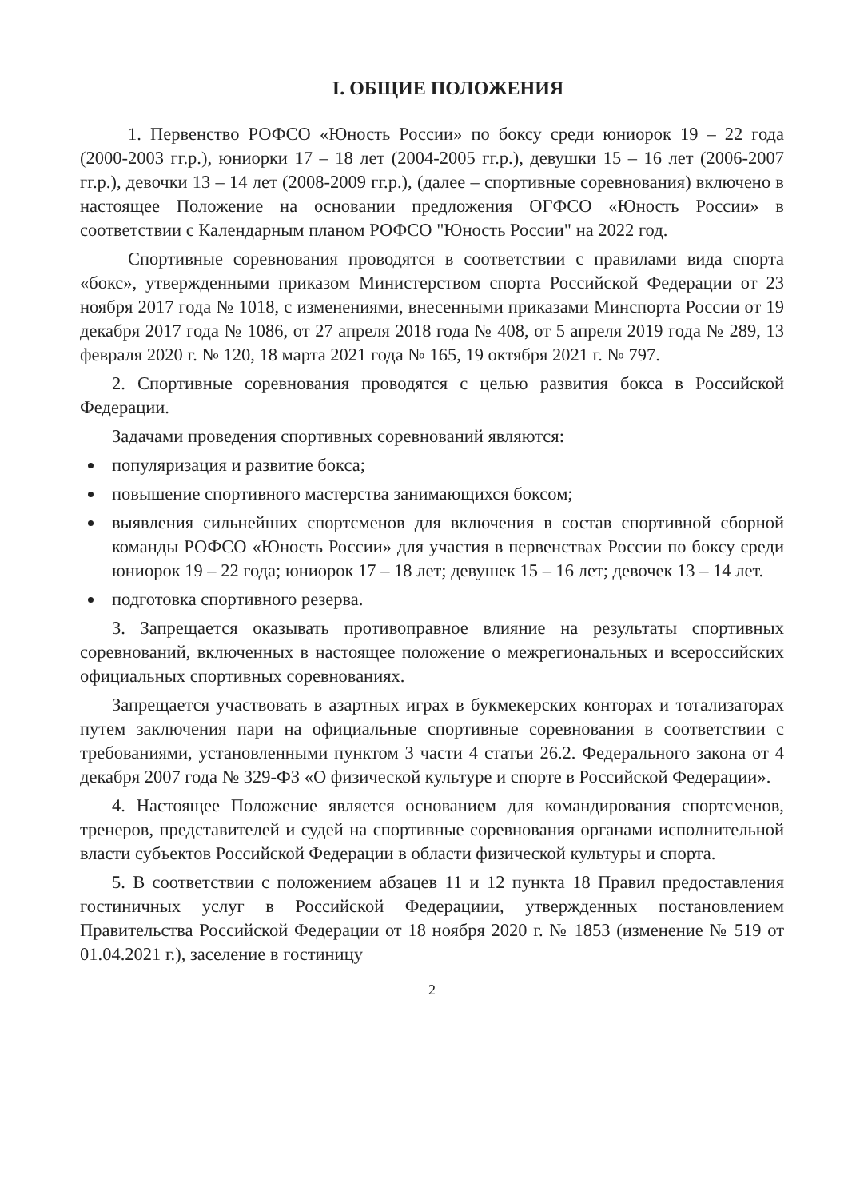I. ОБЩИЕ ПОЛОЖЕНИЯ
1. Первенство РОФСО «Юность России» по боксу среди юниорок 19 – 22 года (2000-2003 гг.р.), юниорки 17 – 18 лет (2004-2005 гг.р.), девушки 15 – 16 лет (2006-2007 гг.р.), девочки 13 – 14 лет (2008-2009 гг.р.), (далее – спортивные соревнования) включено в настоящее Положение на основании предложения ОГФСО «Юность России» в соответствии с Календарным планом РОФСО "Юность России" на 2022 год.
Спортивные соревнования проводятся в соответствии с правилами вида спорта «бокс», утвержденными приказом Министерством спорта Российской Федерации от 23 ноября 2017 года № 1018, с изменениями, внесенными приказами Минспорта России от 19 декабря 2017 года № 1086, от 27 апреля 2018 года № 408, от 5 апреля 2019 года № 289, 13 февраля 2020 г. № 120, 18 марта 2021 года № 165, 19 октября 2021 г. № 797.
2. Спортивные соревнования проводятся с целью развития бокса в Российской Федерации.
Задачами проведения спортивных соревнований являются:
популяризация и развитие бокса;
повышение спортивного мастерства занимающихся боксом;
выявления сильнейших спортсменов для включения в состав спортивной сборной команды РОФСО «Юность России» для участия в первенствах России по боксу среди юниорок 19 – 22 года; юниорок 17 – 18 лет; девушек 15 – 16 лет; девочек 13 – 14 лет.
подготовка спортивного резерва.
3. Запрещается оказывать противоправное влияние на результаты спортивных соревнований, включенных в настоящее положение о межрегиональных и всероссийских официальных спортивных соревнованиях.
Запрещается участвовать в азартных играх в букмекерских конторах и тотализаторах путем заключения пари на официальные спортивные соревнования в соответствии с требованиями, установленными пунктом 3 части 4 статьи 26.2. Федерального закона от 4 декабря 2007 года № 329-ФЗ «О физической культуре и спорте в Российской Федерации».
4. Настоящее Положение является основанием для командирования спортсменов, тренеров, представителей и судей на спортивные соревнования органами исполнительной власти субъектов Российской Федерации в области физической культуры и спорта.
5. В соответствии с положением абзацев 11 и 12 пункта 18 Правил предоставления гостиничных услуг в Российской Федерациии, утвержденных постановлением Правительства Российской Федерации от 18 ноября 2020 г. № 1853 (изменение № 519 от 01.04.2021 г.), заселение в гостиницу
2